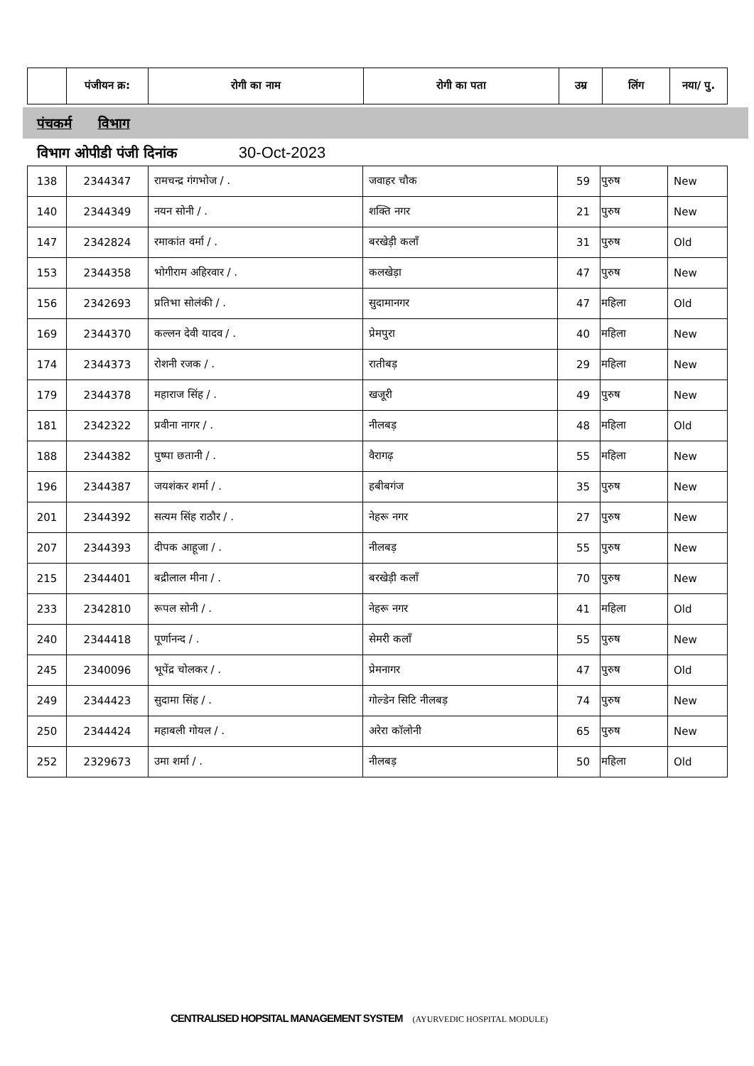| | पंजीयन क्र: | रोगी का नाम | रोगी का पता | उम्र | लिंग | नया/ पु. |
| --- | --- | --- | --- | --- | --- | --- |
पंचकर्म विभाग
विभाग ओपीडी पंजी दिनांक 30-Oct-2023
| 138 | 2344347 | रामचन्द्र गंगभोज / . | जवाहर चौक | 59 | पुरुष | New |
| 140 | 2344349 | नयन सोनी / . | शक्ति नगर | 21 | पुरुष | New |
| 147 | 2342824 | रमाकांत वर्मा / . | बरखेड़ी कलाँ | 31 | पुरुष | Old |
| 153 | 2344358 | भोगीराम अहिरवार / . | कलखेड़ा | 47 | पुरुष | New |
| 156 | 2342693 | प्रतिभा सोलंकी / . | सुदामानगर | 47 | महिला | Old |
| 169 | 2344370 | कल्लन देवी यादव / . | प्रेमपुरा | 40 | महिला | New |
| 174 | 2344373 | रोशनी रजक / . | रातीबड़ | 29 | महिला | New |
| 179 | 2344378 | महाराज सिंह / . | खजूरी | 49 | पुरुष | New |
| 181 | 2342322 | प्रवीना नागर / . | नीलबड़ | 48 | महिला | Old |
| 188 | 2344382 | पुष्पा छतानी / . | वैरागढ़ | 55 | महिला | New |
| 196 | 2344387 | जयशंकर शर्मा / . | हबीबगंज | 35 | पुरुष | New |
| 201 | 2344392 | सत्यम सिंह राठौर / . | नेहरू नगर | 27 | पुरुष | New |
| 207 | 2344393 | दीपक आहूजा / . | नीलबड़ | 55 | पुरुष | New |
| 215 | 2344401 | बद्रीलाल मीना / . | बरखेड़ी कलाँ | 70 | पुरुष | New |
| 233 | 2342810 | रूपल सोनी / . | नेहरू नगर | 41 | महिला | Old |
| 240 | 2344418 | पूर्णानन्द / . | सेमरी कलाँ | 55 | पुरुष | New |
| 245 | 2340096 | भूपेंद्र चोलकर / . | प्रेमनागर | 47 | पुरुष | Old |
| 249 | 2344423 | सुदामा सिंह / . | गोल्डेन सिटि नीलबड़ | 74 | पुरुष | New |
| 250 | 2344424 | महाबली गोयल / . | अरेरा कॉलोनी | 65 | पुरुष | New |
| 252 | 2329673 | उमा शर्मा / . | नीलबड़ | 50 | महिला | Old |
CENTRALISED HOPSITAL MANAGEMENT SYSTEM (AYURVEDIC HOSPITAL MODULE)